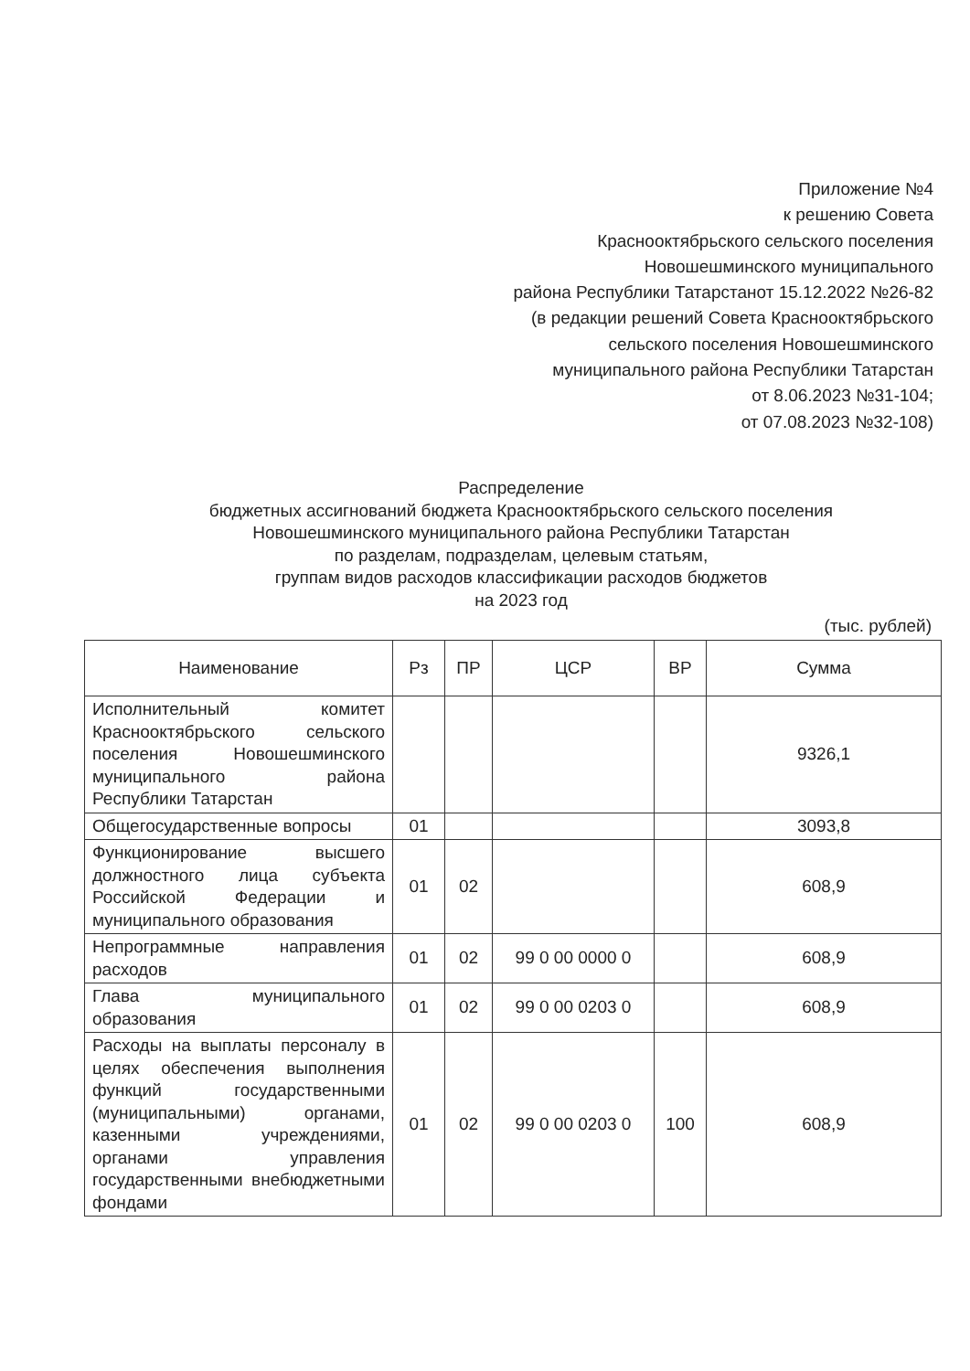Приложение №4
к решению Совета
Краснооктябрьского сельского поселения
Новошешминского муниципального
района Республики Татарстанот 15.12.2022 №26-82
(в редакции решений Совета Краснооктябрьского
сельского поселения Новошешминского
муниципального района Республики Татарстан
от 8.06.2023 №31-104;
от 07.08.2023 №32-108)
Распределение
бюджетных ассигнований бюджета Краснооктябрьского сельского поселения
Новошешминского муниципального района Республики Татарстан
по разделам, подразделам, целевым статьям,
группам видов расходов классификации расходов бюджетов
на 2023 год
(тыс. рублей)
| Наименование | Рз | ПР | ЦСР | ВР | Сумма |
| --- | --- | --- | --- | --- | --- |
| Исполнительный комитет Краснооктябрьского сельского поселения Новошешминского муниципального района Республики Татарстан | | | | | 9326,1 |
| Общегосударственные вопросы | 01 | | | | 3093,8 |
| Функционирование высшего должностного лица субъекта Российской Федерации и муниципального образования | 01 | 02 | | | 608,9 |
| Непрограммные направления расходов | 01 | 02 | 99 0 00 0000 0 | | 608,9 |
| Глава муниципального образования | 01 | 02 | 99 0 00 0203 0 | | 608,9 |
| Расходы на выплаты персоналу в целях обеспечения выполнения функций государственными (муниципальными) органами, казенными учреждениями, органами управления государственными внебюджетными фондами | 01 | 02 | 99 0 00 0203 0 | 100 | 608,9 |